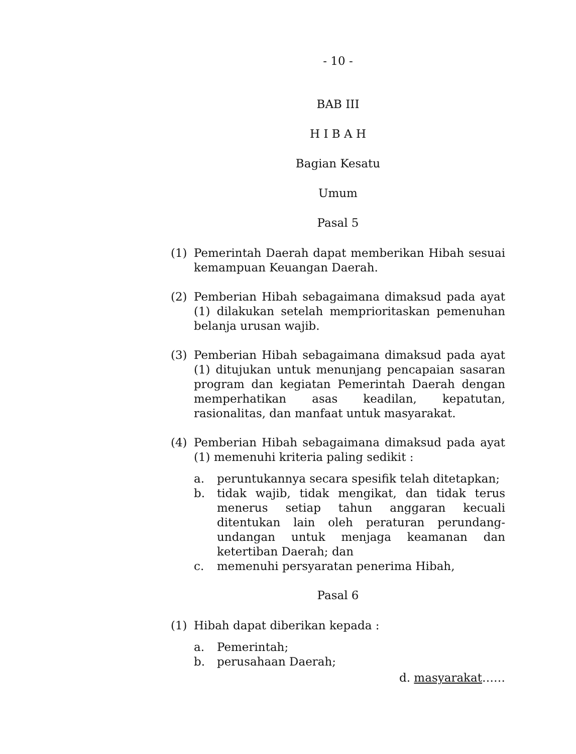- 10 -
BAB III
H I B A H
Bagian Kesatu
Umum
Pasal 5
(1) Pemerintah Daerah dapat memberikan Hibah sesuai kemampuan Keuangan Daerah.
(2) Pemberian Hibah sebagaimana dimaksud pada ayat (1) dilakukan setelah memprioritaskan pemenuhan belanja urusan wajib.
(3) Pemberian Hibah sebagaimana dimaksud pada ayat (1) ditujukan untuk menunjang pencapaian sasaran program dan kegiatan Pemerintah Daerah dengan memperhatikan asas keadilan, kepatutan, rasionalitas, dan manfaat untuk masyarakat.
(4) Pemberian Hibah sebagaimana dimaksud pada ayat (1) memenuhi kriteria paling sedikit :
a. peruntukannya secara spesifik telah ditetapkan;
b. tidak wajib, tidak mengikat, dan tidak terus menerus setiap tahun anggaran kecuali ditentukan lain oleh peraturan perundang-undangan untuk menjaga keamanan dan ketertiban Daerah; dan
c. memenuhi persyaratan penerima Hibah,
Pasal 6
(1) Hibah dapat diberikan kepada :
a. Pemerintah;
b. perusahaan Daerah;
d. masyarakat……